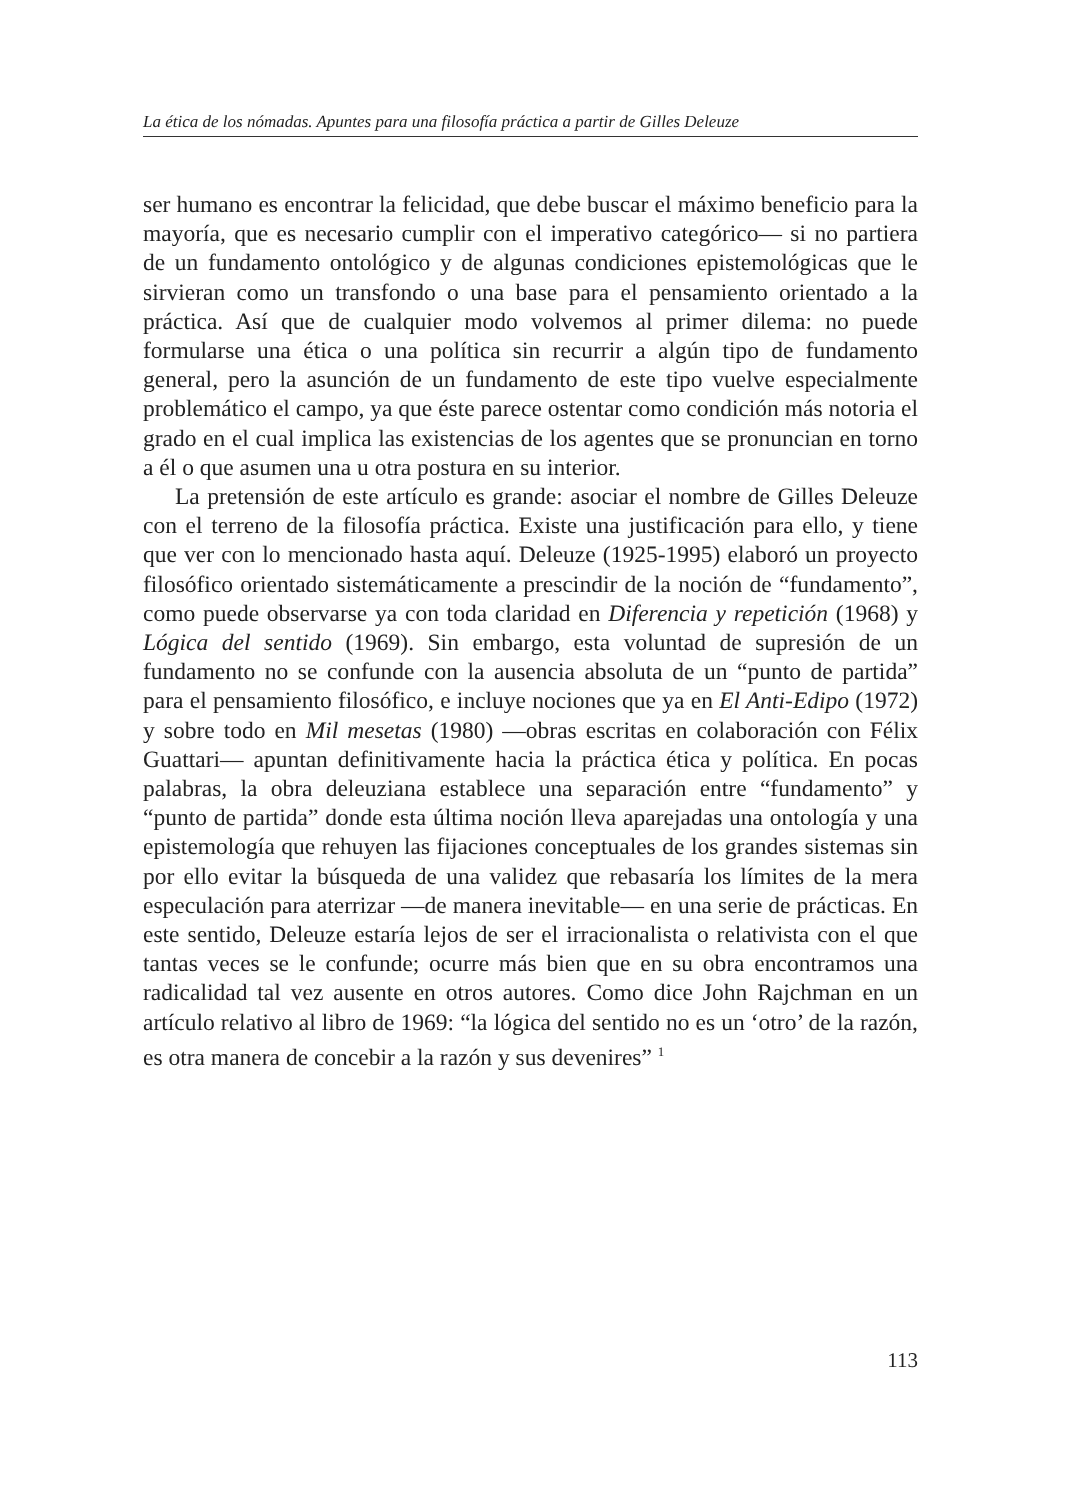La ética de los nómadas. Apuntes para una filosofía práctica a partir de Gilles Deleuze
ser humano es encontrar la felicidad, que debe buscar el máximo beneficio para la mayoría, que es necesario cumplir con el imperativo categórico— si no partiera de un fundamento ontológico y de algunas condiciones epistemológicas que le sirvieran como un transfondo o una base para el pensamiento orientado a la práctica. Así que de cualquier modo volvemos al primer dilema: no puede formularse una ética o una política sin recurrir a algún tipo de fundamento general, pero la asunción de un fundamento de este tipo vuelve especialmente problemático el campo, ya que éste parece ostentar como condición más notoria el grado en el cual implica las existencias de los agentes que se pronuncian en torno a él o que asumen una u otra postura en su interior.
La pretensión de este artículo es grande: asociar el nombre de Gilles Deleuze con el terreno de la filosofía práctica. Existe una justificación para ello, y tiene que ver con lo mencionado hasta aquí. Deleuze (1925-1995) elaboró un proyecto filosófico orientado sistemáticamente a prescindir de la noción de “fundamento”, como puede observarse ya con toda claridad en Diferencia y repetición (1968) y Lógica del sentido (1969). Sin embargo, esta voluntad de supresión de un fundamento no se confunde con la ausencia absoluta de un “punto de partida” para el pensamiento filosófico, e incluye nociones que ya en El Anti-Edipo (1972) y sobre todo en Mil mesetas (1980) —obras escritas en colaboración con Félix Guattari— apuntan definitivamente hacia la práctica ética y política. En pocas palabras, la obra deleuziana establece una separación entre “fundamento” y “punto de partida” donde esta última noción lleva aparejadas una ontología y una epistemología que rehuyen las fijaciones conceptuales de los grandes sistemas sin por ello evitar la búsqueda de una validez que rebasaría los límites de la mera especulación para aterrizar —de manera inevitable— en una serie de prácticas. En este sentido, Deleuze estaría lejos de ser el irracionalista o relativista con el que tantas veces se le confunde; ocurre más bien que en su obra encontramos una radicalidad tal vez ausente en otros autores. Como dice John Rajchman en un artículo relativo al libro de 1969: “la lógica del sentido no es un ‘otro’ de la razón, es otra manera de concebir a la razón y sus devenires” <sup>1</sup>
113